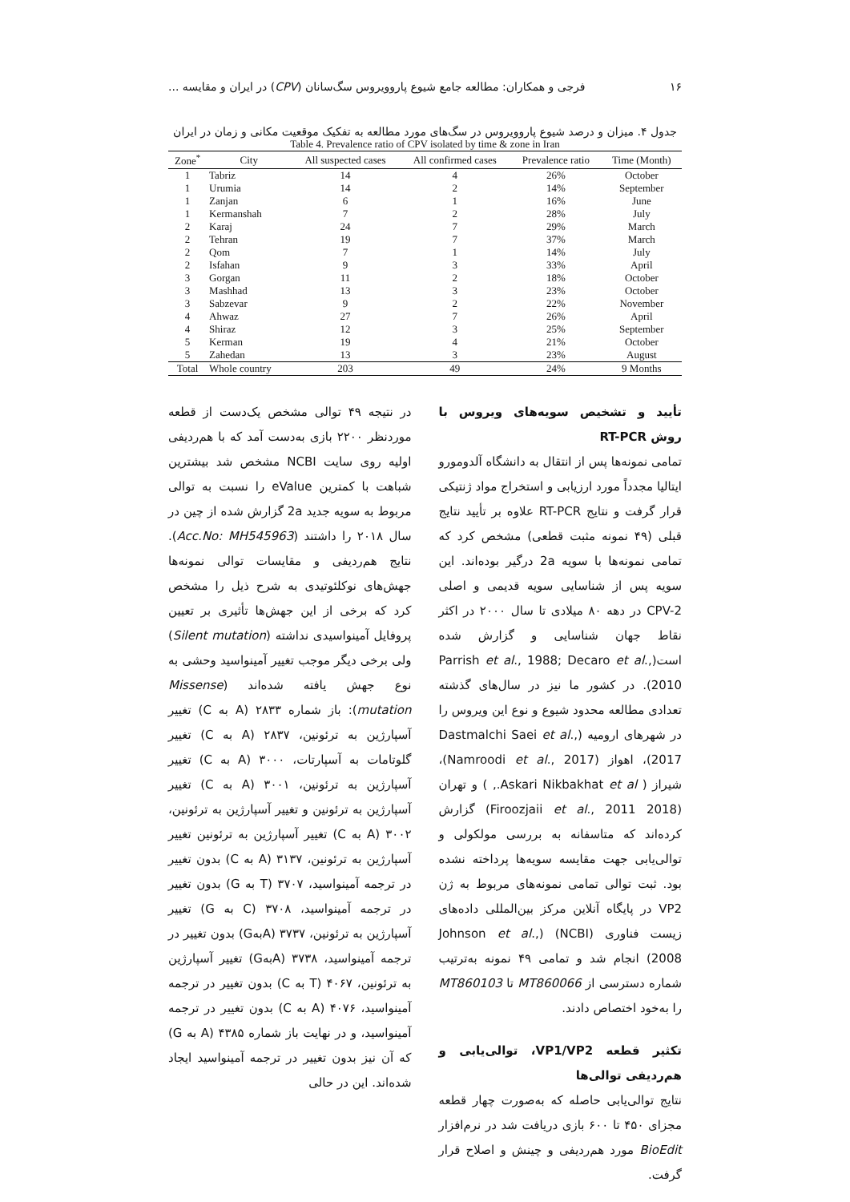۱۶ فرجی و همکاران: مطالعه جامع شیوع پاروویروس سگ‌سانان (CPV) در ایران و مقایسه ...
جدول ۴. میزان و درصد شیوع پاروویروس در سگ‌های مورد مطالعه به تفکیک موقعیت مکانی و زمان در ایران
Table 4. Prevalence ratio of CPV isolated by time & zone in Iran
| Zone<sup>*</sup> | City | All suspected cases | All confirmed cases | Prevalence ratio | Time (Month) |
| --- | --- | --- | --- | --- | --- |
| 1 | Tabriz | 14 | 4 | 26% | October |
| 1 | Urumia | 14 | 2 | 14% | September |
| 1 | Zanjan | 6 | 1 | 16% | June |
| 1 | Kermanshah | 7 | 2 | 28% | July |
| 2 | Karaj | 24 | 7 | 29% | March |
| 2 | Tehran | 19 | 7 | 37% | March |
| 2 | Qom | 7 | 1 | 14% | July |
| 2 | Isfahan | 9 | 3 | 33% | April |
| 3 | Gorgan | 11 | 2 | 18% | October |
| 3 | Mashhad | 13 | 3 | 23% | October |
| 3 | Sabzevar | 9 | 2 | 22% | November |
| 4 | Ahwaz | 27 | 7 | 26% | April |
| 4 | Shiraz | 12 | 3 | 25% | September |
| 5 | Kerman | 19 | 4 | 21% | October |
| 5 | Zahedan | 13 | 3 | 23% | August |
| Total | Whole country | 203 | 49 | 24% | 9 Months |
تأیید و تشخیص سویه‌های ویروس با روش RT-PCR
تمامی نمونه‌ها پس از انتقال به دانشگاه آلدومورو ایتالیا مجدداً مورد ارزیابی و استخراج مواد ژنتیکی قرار گرفت و نتایج RT-PCR علاوه بر تأیید نتایج قبلی (۴۹ نمونه مثبت قطعی) مشخص کرد که تمامی نمونه‌ها با سویه 2a درگیر بوده‌اند. این سویه پس از شناسایی سویه قدیمی و اصلی CPV-2 در دهه ۸۰ میلادی تا سال ۲۰۰۰ در اکثر نقاط جهان شناسایی و گزارش شده است(Parrish et al., 1988; Decaro et al., 2010). در کشور ما نیز در سال‌های گذشته تعدادی مطالعه محدود شیوع و نوع این ویروس را در شهرهای ارومیه (Dastmalchi Saei et al., 2017)، اهواز (Namroodi et al., 2017)، شیراز ( Askari Nikbakhat et al., ) و تهران (Firoozjaii et al., 2011 2018) گزارش کرده‌اند که متاسفانه به بررسی مولکولی و توالی‌یابی جهت مقایسه سویه‌ها پرداخته نشده بود. ثبت توالی تمامی نمونه‌های مربوط به ژن VP2 در پایگاه آنلاین مرکز بین‌المللی داده‌های زیست فناوری (NCBI) (Johnson et al., 2008) انجام شد و تمامی ۴۹ نمونه به‌ترتیب شماره دسترسی از MT860066 تا MT860103 را به‌خود اختصاص دادند.
تکثیر قطعه VP1/VP2، توالی‌یابی و هم‌ردیفی توالی‌ها
نتایج توالی‌یابی حاصله که به‌صورت چهار قطعه مجزای ۴۵۰ تا ۶۰۰ بازی دریافت شد در نرم‌افزار BioEdit مورد هم‌ردیفی و چینش و اصلاح قرار گرفت.
در نتیجه ۴۹ توالی مشخص یک‌دست از قطعه موردنظر ۲۲۰۰ بازی به‌دست آمد که با هم‌ردیفی اولیه روی سایت NCBI مشخص شد بیشترین شباهت با کمترین eValue را نسبت به توالی مربوط به سویه جدید 2a گزارش شده از چین در سال ۲۰۱۸ را داشتند (Acc.No: MH545963). نتایج هم‌ردیفی و مقایسات توالی نمونه‌ها جهش‌های نوکلئوتیدی به شرح ذیل را مشخص کرد که برخی از این جهش‌ها تأثیری بر تعیین پروفایل آمینواسیدی نداشته (Silent mutation) ولی برخی دیگر موجب تغییر آمینواسید وحشی به نوع جهش یافته شده‌اند (Missense mutation): باز شماره ۲۸۳۳ (A به C) تغییر آسپارژین به ترئونین، ۲۸۳۷ (A به C) تغییر گلوتامات به آسپارتات، ۳۰۰۰ (A به C) تغییر آسپارژین به ترئونین، ۳۰۰۱ (A به C) تغییر آسپارژین به ترئونین و تغییر آسپارژین به ترئونین، ۳۰۰۲ (A به C) تغییر آسپارژین به ترئونین تغییر آسپارژین به ترئونین، ۳۱۳۷ (A به C) بدون تغییر در ترجمه آمینواسید، ۳۷۰۷ (T به G) بدون تغییر در ترجمه آمینواسید، ۳۷۰۸ (C به G) تغییر آسپارژین به ترئونین، ۳۷۳۷ (Aبه‌G) بدون تغییر در ترجمه آمینواسید، ۳۷۳۸ (Aبه‌G) تغییر آسپارژین به ترئونین، ۴۰۶۷ (T به C) بدون تغییر در ترجمه آمینواسید، ۴۰۷۶ (A به C) بدون تغییر در ترجمه آمینواسید، و در نهایت باز شماره ۴۳۸۵ (A به G) که آن نیز بدون تغییر در ترجمه آمینواسید ایجاد شده‌اند. این در حالی